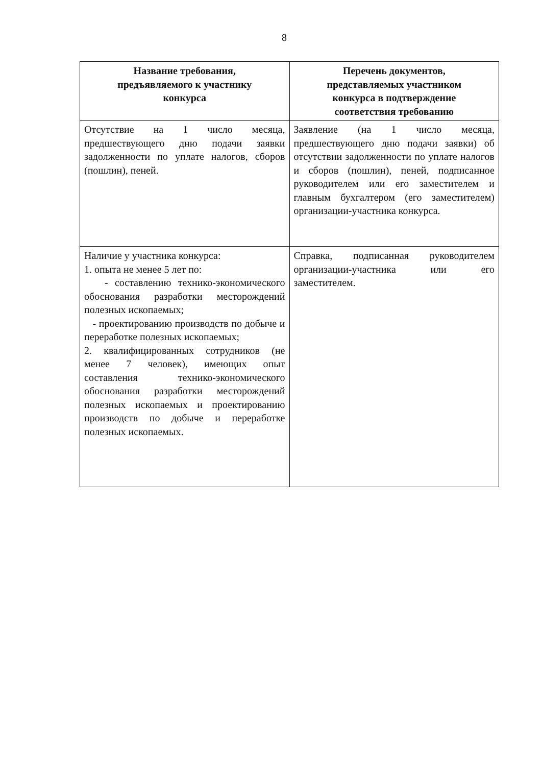8
| Название требования, предъявляемого к участнику конкурса | Перечень документов, представляемых участником конкурса в подтверждение соответствия требованию |
| --- | --- |
| Отсутствие на 1 число месяца, предшествующего дню подачи заявки задолженности по уплате налогов, сборов (пошлин), пеней. | Заявление (на 1 число месяца, предшествующего дню подачи заявки) об отсутствии задолженности по уплате налогов и сборов (пошлин), пеней, подписанное руководителем или его заместителем и главным бухгалтером (его заместителем) организации-участника конкурса. |
| Наличие у участника конкурса: 1. опыта не менее 5 лет по: - составлению технико-экономического обоснования разработки месторождений полезных ископаемых; - проектированию производств по добыче и переработке полезных ископаемых; 2. квалифицированных сотрудников (не менее 7 человек), имеющих опыт составления технико-экономического обоснования разработки месторождений полезных ископаемых и проектированию производств по добыче и переработке полезных ископаемых. | Справка, подписанная руководителем организации-участника или его заместителем. |